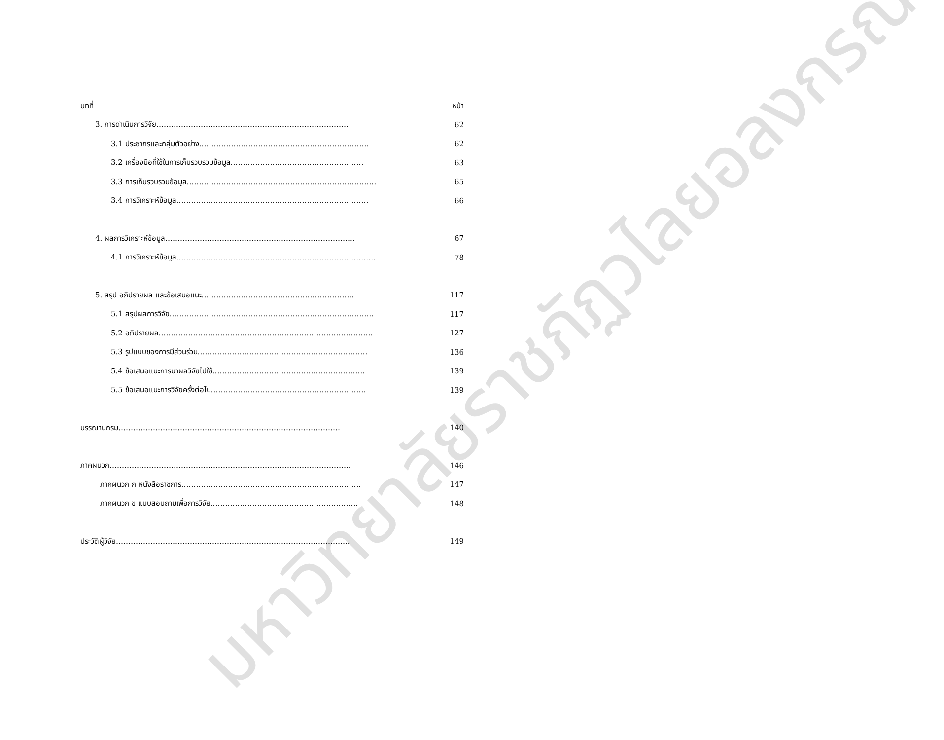มหาวิทยาลัยราชภัฏวไลยอลงกรณ์
บทที่ หน้า
3. การดำเนินการวิจัย…………………………………………………………………… 62
3.1 ประชากรและกลุ่มตัวอย่าง…………………………………………………………… 62
3.2 เครื่องมือที่ใช้ในการเก็บรวบรวมข้อมูล……………………………………………… 63
3.3 การเก็บรวบรวมข้อมูล………………………………………………………………….. 65
3.4 การวิเคราะห์ข้อมูล…………………………………………………………………… 66
4. ผลการวิเคราะห์ข้อมูล………………………………………………………………….. 67
4.1 การวิเคราะห์ข้อมูล……………………………………………………………..………. 78
5. สรุป อภิปรายผล และข้อเสนอแนะ…………………………………………………….. 117
5.1 สรุปผลการวิจัย……………………………………………………………………….. 117
5.2 อภิปรายผล…………………………………………………………………………… 127
5.3 รูปแบบของการมีส่วนร่วม…………………………………………………………… 136
5.4 ข้อเสนอแนะการนำผลวิจัยไปใช้…………………………………………………….. 139
5.5 ข้อเสนอแนะการวิจัยครั้งต่อไป……………………………………………………… 139
บรรณานุกรม……………………………………………………………………………… 140
ภาคผนวก…………………………………………………………………………………….. 146
ภาคผนวก ก หนังสือราชการ………………………………………………………………. 147
ภาคผนวก ข แบบสอบถามเพื่อการวิจัย…………………………………………………… 148
ประวัติผู้วิจัย………………………………………………………………………………….. 149